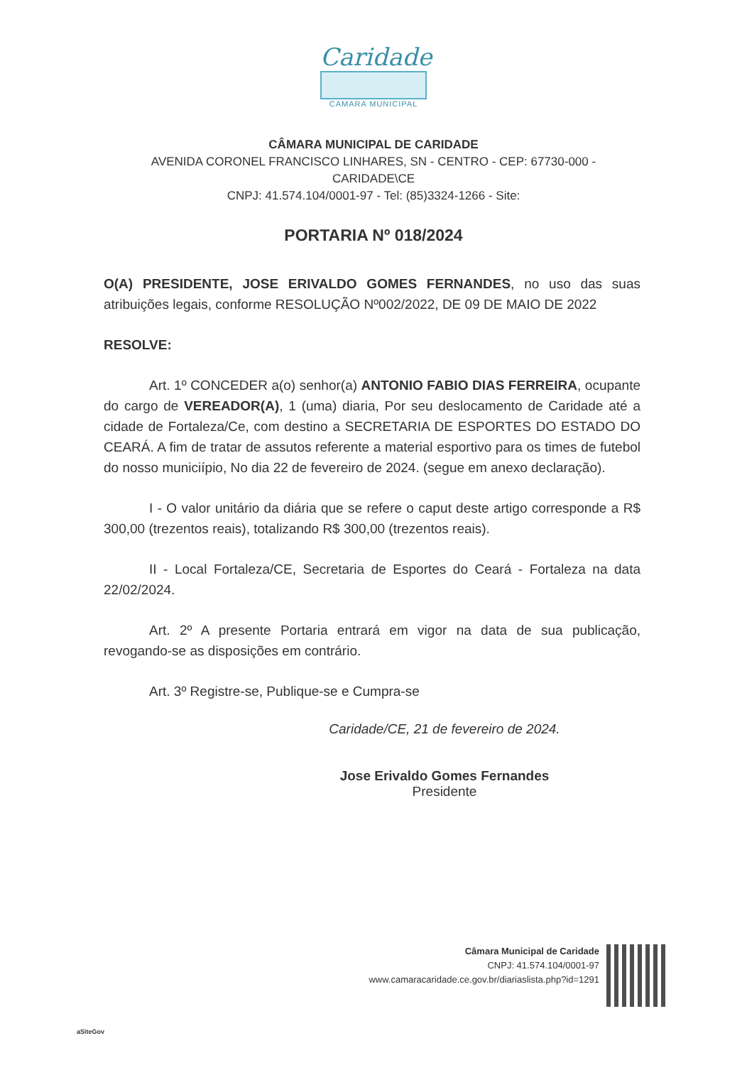Caridade
CAMARA MUNICIPAL
CÂMARA MUNICIPAL DE CARIDADE
AVENIDA CORONEL FRANCISCO LINHARES, SN - CENTRO - CEP: 67730-000 -
CARIDADE\CE
CNPJ: 41.574.104/0001-97 - Tel: (85)3324-1266 - Site:
PORTARIA Nº 018/2024
O(A) PRESIDENTE, JOSE ERIVALDO GOMES FERNANDES, no uso das suas atribuições legais, conforme RESOLUÇÃO Nº002/2022, DE 09 DE MAIO DE 2022
RESOLVE:
Art. 1º CONCEDER a(o) senhor(a) ANTONIO FABIO DIAS FERREIRA, ocupante do cargo de VEREADOR(A), 1 (uma) diaria, Por seu deslocamento de Caridade até a cidade de Fortaleza/Ce, com destino a SECRETARIA DE ESPORTES DO ESTADO DO CEARÁ. A fim de tratar de assutos referente a material esportivo para os times de futebol do nosso municiípio, No dia 22 de fevereiro de 2024. (segue em anexo declaração).
I - O valor unitário da diária que se refere o caput deste artigo corresponde a R$ 300,00 (trezentos reais), totalizando R$ 300,00 (trezentos reais).
II - Local Fortaleza/CE, Secretaria de Esportes do Ceará - Fortaleza na data 22/02/2024.
Art. 2º A presente Portaria entrará em vigor na data de sua publicação, revogando-se as disposições em contrário.
Art. 3º Registre-se, Publique-se e Cumpra-se
Caridade/CE, 21 de fevereiro de 2024.
Jose Erivaldo Gomes Fernandes
Presidente
Câmara Municipal de Caridade
CNPJ: 41.574.104/0001-97
www.camaracaridade.ce.gov.br/diariaslista.php?id=1291
aSiteGov